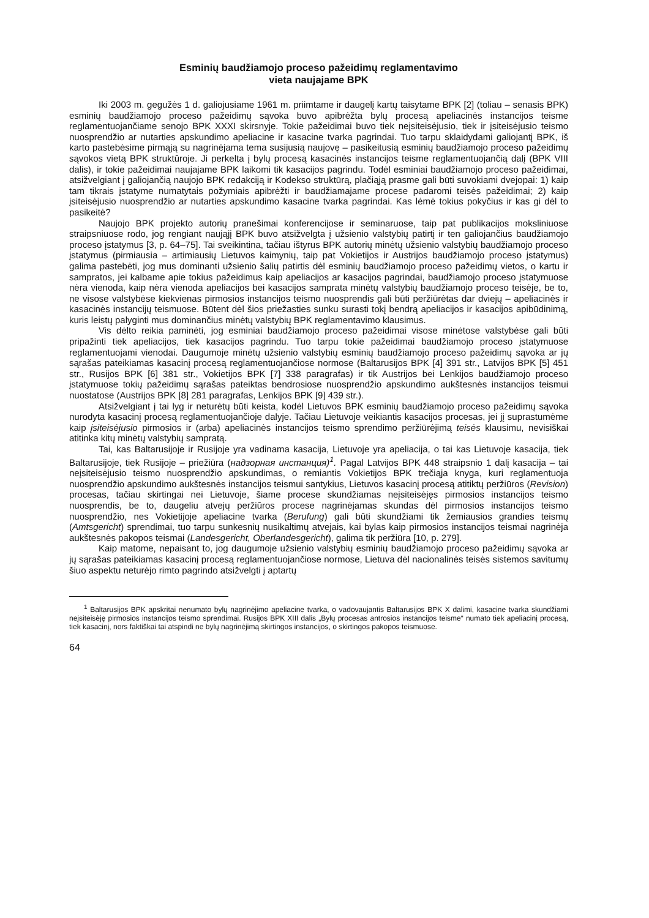Esminių baudžiamojo proceso pažeidimų reglamentavimo
vieta naujajame BPK
Iki 2003 m. gegužės 1 d. galiojusiame 1961 m. priimtame ir daugelį kartų taisytame BPK [2] (toliau – senasis BPK) esminių baudžiamojo proceso pažeidimų sąvoka buvo apibrėžta bylų procesą apeliacinės instancijos teisme reglamentuojančiame senojo BPK XXXI skirsnyje. Tokie pažeidimai buvo tiek neįsiteisėjusio, tiek ir įsiteisėjusio teismo nuosprendžio ar nutarties apskundimo apeliacine ir kasacine tvarka pagrindai. Tuo tarpu sklaidydami galiojantį BPK, iš karto pastebėsime pirmąją su nagrinėjama tema susijusią naujovę – pasikeitusią esminių baudžiamojo proceso pažeidimų sąvokos vietą BPK struktūroje. Ji perkelta į bylų procesą kasacinės instancijos teisme reglamentuojančią dalį (BPK VIII dalis), ir tokie pažeidimai naujajame BPK laikomi tik kasacijos pagrindu. Todėl esminiai baudžiamojo proceso pažeidimai, atsižvelgiant į galiojančią naujojo BPK redakciją ir Kodekso struktūrą, plačiąją prasme gali būti suvokiami dvejopai: 1) kaip tam tikrais įstatyme numatytais požymiais apibrėžti ir baudžiamajame procese padaromi teisės pažeidimai; 2) kaip įsiteisėjusio nuosprendžio ar nutarties apskundimo kasacine tvarka pagrindai. Kas lėmė tokius pokyčius ir kas gi dėl to pasikeitė?
Naujojo BPK projekto autorių pranešimai konferencijose ir seminaruose, taip pat publikacijos moksliniuose straipsniuose rodo, jog rengiant naująjį BPK buvo atsižvelgta į užsienio valstybių patirtį ir ten galiojančius baudžiamojo proceso įstatymus [3, p. 64–75]. Tai sveikintina, tačiau ištyrus BPK autorių minėtų užsienio valstybių baudžiamojo proceso įstatymus (pirmiausia – artimiausių Lietuvos kaimynių, taip pat Vokietijos ir Austrijos baudžiamojo proceso įstatymus) galima pastebėti, jog mus dominanti užsienio šalių patirtis dėl esminių baudžiamojo proceso pažeidimų vietos, o kartu ir sampratos, jei kalbame apie tokius pažeidimus kaip apeliacijos ar kasacijos pagrindai, baudžiamojo proceso įstatymuose nėra vienoda, kaip nėra vienoda apeliacijos bei kasacijos samprata minėtų valstybių baudžiamojo proceso teisėje, be to, ne visose valstybėse kiekvienas pirmosios instancijos teismo nuosprendis gali būti peržiūrėtas dar dviejų – apeliacinės ir kasacinės instancijų teismuose. Būtent dėl šios priežasties sunku surasti tokį bendrą apeliacijos ir kasacijos apibūdinimą, kuris leistų palyginti mus dominančius minėtų valstybių BPK reglamentavimo klausimus.
Vis dėlto reikia paminėti, jog esminiai baudžiamojo proceso pažeidimai visose minėtose valstybėse gali būti pripažinti tiek apeliacijos, tiek kasacijos pagrindu. Tuo tarpu tokie pažeidimai baudžiamojo proceso įstatymuose reglamentuojami vienodai. Daugumoje minėtų užsienio valstybių esminių baudžiamojo proceso pažeidimų sąvoka ar jų sąrašas pateikiamas kasacinį procesą reglamentuojančiose normose (Baltarusijos BPK [4] 391 str., Latvijos BPK [5] 451 str., Rusijos BPK [6] 381 str., Vokietijos BPK [7] 338 paragrafas) ir tik Austrijos bei Lenkijos baudžiamojo proceso įstatymuose tokių pažeidimų sąrašas pateiktas bendrosiose nuosprendžio apskundimo aukštesnės instancijos teismui nuostatose (Austrijos BPK [8] 281 paragrafas, Lenkijos BPK [9] 439 str.).
Atsižvelgiant į tai lyg ir neturėtų būti keista, kodėl Lietuvos BPK esminių baudžiamojo proceso pažeidimų sąvoka nurodyta kasacinį procesą reglamentuojančioje dalyje. Tačiau Lietuvoje veikiantis kasacijos procesas, jei jį suprastumėme kaip įsiteisėjusio pirmosios ir (arba) apeliacinės instancijos teismo sprendimo peržiūrėjimą teisės klausimu, nevisiškai atitinka kitų minėtų valstybių sampratą.
Tai, kas Baltarusijoje ir Rusijoje yra vadinama kasacija, Lietuvoje yra apeliacija, o tai kas Lietuvoje kasacija, tiek Baltarusijoje, tiek Rusijoje – priežiūra (надзорная инстанция)<sup>1</sup>. Pagal Latvijos BPK 448 straipsnio 1 dalį kasacija – tai neįsiteisėjusio teismo nuosprendžio apskundimas, o remiantis Vokietijos BPK trečiąja knyga, kuri reglamentuoja nuosprendžio apskundimo aukštesnės instancijos teismui santykius, Lietuvos kasacinį procesą atitiktų peržiūros (Revision) procesas, tačiau skirtingai nei Lietuvoje, šiame procese skundžiamas neįsiteisėjęs pirmosios instancijos teismo nuosprendis, be to, daugeliu atvejų peržiūros procese nagrinėjamas skundas dėl pirmosios instancijos teismo nuosprendžio, nes Vokietijoje apeliacine tvarka (Berufung) gali būti skundžiami tik žemiausios grandies teismų (Amtsgericht) sprendimai, tuo tarpu sunkesnių nusikaltimų atvejais, kai bylas kaip pirmosios instancijos teismai nagrinėja aukštesnės pakopos teismai (Landesgericht, Oberlandesgericht), galima tik peržiūra [10, p. 279].
Kaip matome, nepaisant to, jog daugumoje užsienio valstybių esminių baudžiamojo proceso pažeidimų sąvoka ar jų sąrašas pateikiamas kasacinį procesą reglamentuojančiose normose, Lietuva dėl nacionalinės teisės sistemos savitumų šiuo aspektu neturėjo rimto pagrindo atsižvelgti į aptartų
<sup>1</sup> Baltarusijos BPK apskritai nenumato bylų nagrinėjimo apeliacine tvarka, o vadovaujantis Baltarusijos BPK X dalimi, kasacine tvarka skundžiami neįsiteisėję pirmosios instancijos teismo sprendimai. Rusijos BPK XIII dalis „Bylų procesas antrosios instancijos teisme“ numato tiek apeliacinį procesą, tiek kasacinį, nors faktiškai tai atspindi ne bylų nagrinėjimą skirtingos instancijos, o skirtingos pakopos teismuose.
64